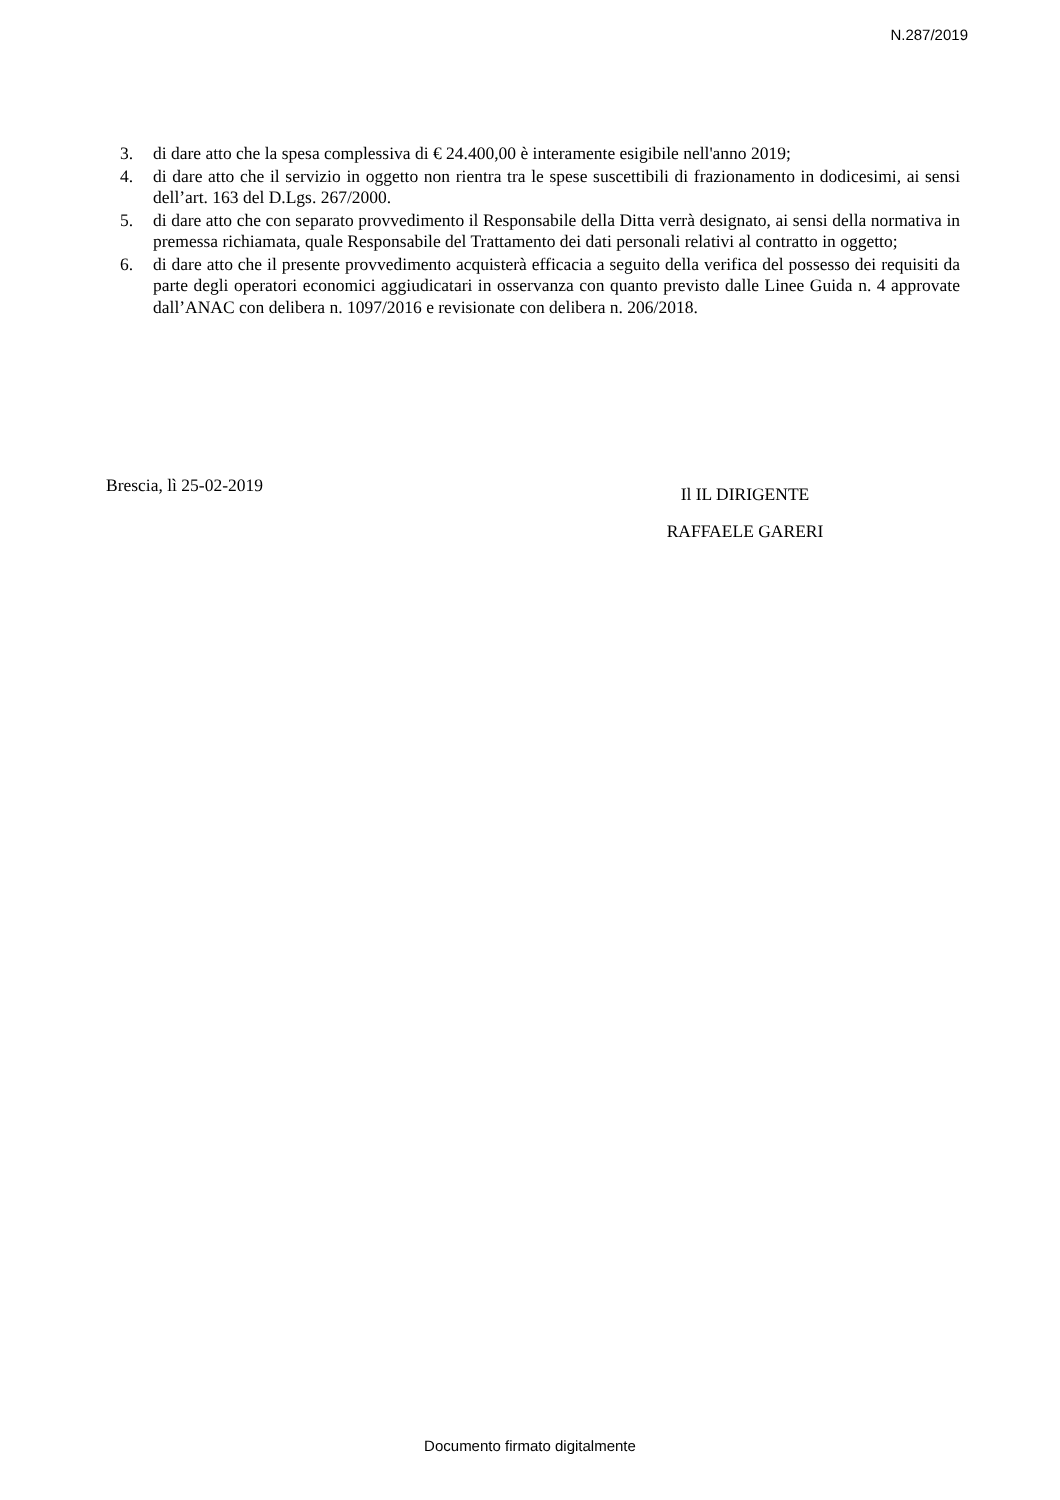N.287/2019
3. di dare atto che la spesa complessiva di € 24.400,00 è interamente esigibile nell'anno 2019;
4. di dare atto che il servizio in oggetto non rientra tra le spese suscettibili di frazionamento in dodicesimi, ai sensi dell’art. 163 del D.Lgs. 267/2000.
5. di dare atto che con separato provvedimento il Responsabile della Ditta verrà designato, ai sensi della normativa in premessa richiamata, quale Responsabile del Trattamento dei dati personali relativi al contratto in oggetto;
6. di dare atto che il presente provvedimento acquisterà efficacia a seguito della verifica del possesso dei requisiti da parte degli operatori economici aggiudicatari in osservanza con quanto previsto dalle Linee Guida n. 4 approvate dall’ANAC con delibera n. 1097/2016 e revisionate con delibera n. 206/2018.
Brescia, lì 25-02-2019
Il IL DIRIGENTE
RAFFAELE GARERI
Documento firmato digitalmente